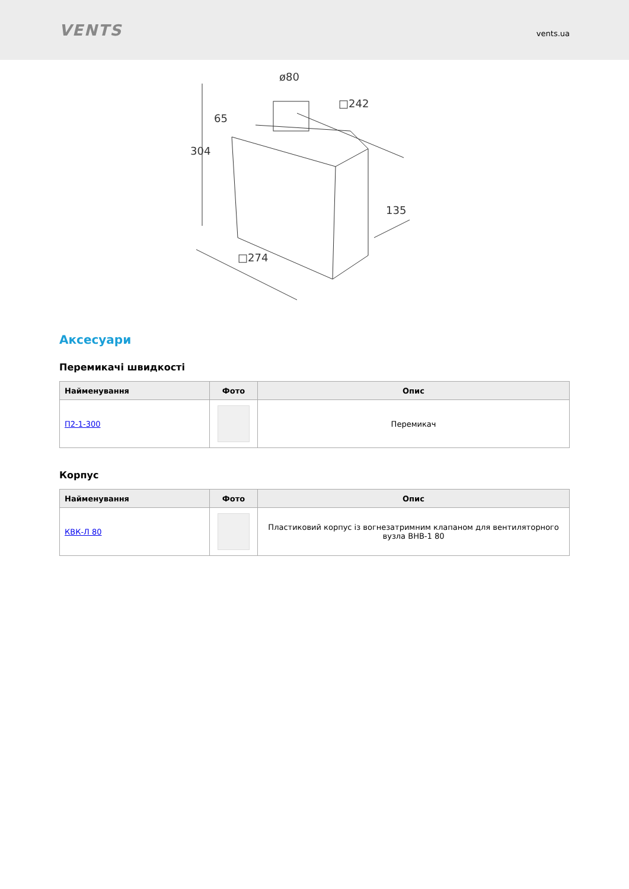VENTS
vents.ua
ø80
65
304
□242
135
□274
Аксесуари
Перемикачі швидкості
| Найменування | Фото | Опис |
| --- | --- | --- |
| П2-1-300 | | Перемикач |
Корпус
| Найменування | Фото | Опис |
| --- | --- | --- |
| КВК-Л 80 | | Пластиковий корпус із вогнезатримним клапаном для вентиляторного вузла ВНВ-1 80 |